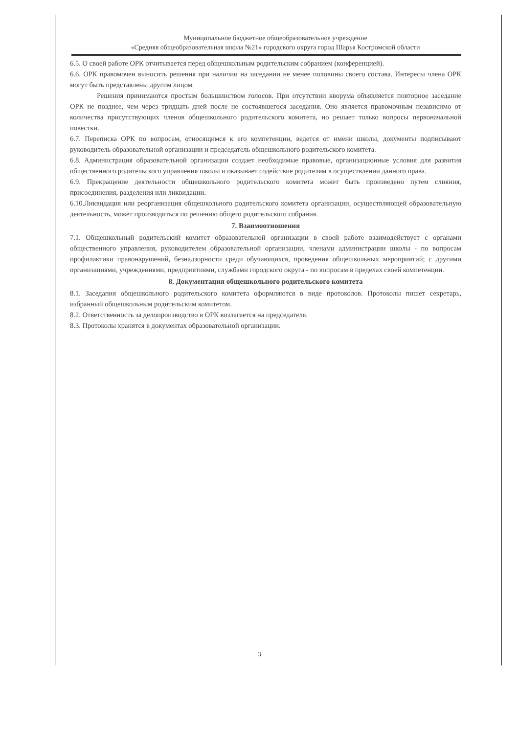Муниципальное бюджетное общеобразовательное учреждение
«Средняя общеобразовательная школа №21» городского округа город Шарья Костромской области
6.5. О своей работе ОРК отчитывается перед общешкольным родительским собранием (конференцией).
6.6. ОРК правомочен выносить решения при наличии на заседании не менее половины своего состава. Интересы члена ОРК могут быть представлены другим лицом.
Решения принимаются простым большинством голосов. При отсутствии кворума объявляется повторное заседание ОРК не позднее, чем через тридцать дней после не состоявшегося заседания. Оно является правомочным независимо от количества присутствующих членов общешкольного родительского комитета, но решает только вопросы первоначальной повестки.
6.7. Переписка ОРК по вопросам, относящимся к его компетенции, ведется от имени школы, документы подписывают руководитель образовательной организации и председатель общешкольного родительского комитета.
6.8. Администрация образовательной организации создает необходимые правовые, организационные условия для развития общественного родительского управления школы и оказывает содействие родителям в осуществлении данного права.
6.9. Прекращение деятельности общешкольного родительского комитета может быть произведено путем слияния, присоединения, разделения или ликвидации.
6.10.Ликвидация или реорганизация общешкольного родительского комитета организации, осуществляющей образовательную деятельность, может производиться по решению общего родительского собрания.
7. Взаимоотношения
7.1. Общешкольный родительский комитет образовательной организации в своей работе взаимодействует с органами общественного управления, руководителем образовательной организации, членами администрации школы - по вопросам профилактики правонарушений, безнадзорности среди обучающихся, проведения общешкольных мероприятий; с другими организациями, учреждениями, предприятиями, службами городского округа - по вопросам в пределах своей компетенции.
8. Документация общешкольного родительского комитета
8.1. Заседания общешкольного родительского комитета оформляются в виде протоколов. Протоколы пишет секретарь, избранный общешкольным родительским комитетом.
8.2. Ответственность за делопроизводство в ОРК возлагается на председателя.
8.3. Протоколы хранятся в документах образовательной организации.
3